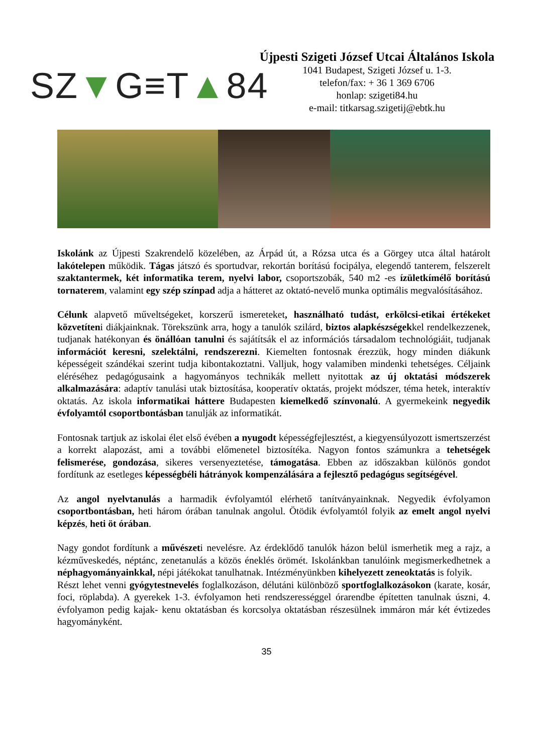SZ ▼ G≡T ▲ 84
Újpesti Szigeti József Utcai Általános Iskola
1041 Budapest, Szigeti József u. 1-3.
telefon/fax: + 36 1 369 6706
honlap: szigeti84.hu
e-mail: titkarsag.szigetij@ebtk.hu
Iskolánk az Újpesti Szakrendelő közelében, az Árpád út, a Rózsa utca és a Görgey utca által határolt lakótelepen működik. Tágas játszó és sportudvar, rekortán borítású focipálya, elegendő tanterem, felszerelt szaktantermek, két informatika terem, nyelvi labor, csoportszobák, 540 m2 -es ízületkímélő borítású tornaterem, valamint egy szép színpad adja a hátteret az oktató-nevelő munka optimális megvalósításához.
Célunk alapvető műveltségeket, korszerű ismereteket, használható tudást, erkölcsi-etikai értékeket közvetíteni diákjainknak. Törekszünk arra, hogy a tanulók szilárd, biztos alapkészségekkel rendelkezzenek, tudjanak hatékonyan és önállóan tanulni és sajátítsák el az információs társadalom technológiáit, tudjanak információt keresni, szelektálni, rendszerezni. Kiemelten fontosnak érezzük, hogy minden diákunk képességeit szándékai szerint tudja kibontakoztatni. Valljuk, hogy valamiben mindenki tehetséges. Céljaink eléréséhez pedagógusaink a hagyományos technikák mellett nyitottak az új oktatási módszerek alkalmazására: adaptív tanulási utak biztosítása, kooperatív oktatás, projekt módszer, téma hetek, interaktív oktatás. Az iskola informatikai háttere Budapesten kiemelkedő színvonalú. A gyermekeink negyedik évfolyamtól csoportbontásban tanulják az informatikát.
Fontosnak tartjuk az iskolai élet első évében a nyugodt képességfejlesztést, a kiegyensúlyozott ismertszerzést a korrekt alapozást, ami a további előmenetel biztosítéka. Nagyon fontos számunkra a tehetségek felismerése, gondozása, sikeres versenyeztetése, támogatása. Ebben az időszakban különös gondot fordítunk az esetleges képességbéli hátrányok kompenzálására a fejlesztő pedagógus segítségével.
Az angol nyelvtanulás a harmadik évfolyamtól elérhető tanítványainknak. Negyedik évfolyamon csoportbontásban, heti három órában tanulnak angolul. Ötödik évfolyamtól folyik az emelt angol nyelvi képzés, heti öt órában.
Nagy gondot fordítunk a művészeti nevelésre. Az érdeklődő tanulók házon belül ismerhetik meg a rajz, a kézműveskedés, néptánc, zenetanulás a közös éneklés örömét. Iskolánkban tanulóink megismerkedhetnek a néphagyományainkkal, népi játékokat tanulhatnak. Intézményünkben kihelyezett zeneoktatás is folyik.
Részt lehet venni gyógytestnevelés foglalkozáson, délutáni különböző sportfoglalkozásokon (karate, kosár, foci, röplabda). A gyerekek 1-3. évfolyamon heti rendszerességgel órarendbe építetten tanulnak úszni, 4. évfolyamon pedig kajak- kenu oktatásban és korcsolya oktatásban részesülnek immáron már két évtizedes hagyományként.
35